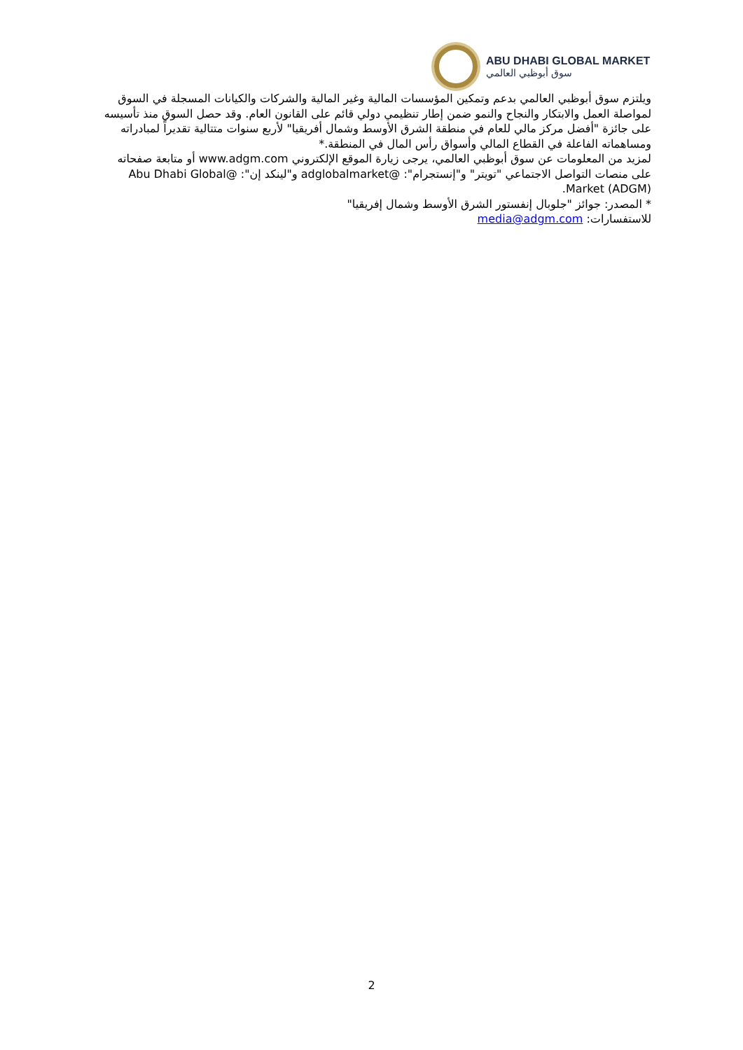ABU DHABI GLOBAL MARKET
سوق أبوظبي العالمي
ويلتزم سوق أبوظبي العالمي بدعم وتمكين المؤسسات المالية وغير المالية والشركات والكيانات المسجلة في السوق لمواصلة العمل والابتكار والنجاح والنمو ضمن إطار تنظيمي دولي قائم على القانون العام. وقد حصل السوق منذ تأسيسه على جائزة "أفضل مركز مالي للعام في منطقة الشرق الأوسط وشمال أفريقيا" لأربع سنوات متتالية تقديراً لمبادراته ومساهماته الفاعلة في القطاع المالي وأسواق رأس المال في المنطقة.*
لمزيد من المعلومات عن سوق أبوظبي العالمي، يرجى زيارة الموقع الإلكتروني www.adgm.com أو متابعة صفحاته على منصات التواصل الاجتماعي "تويتر" و"إنستجرام": @adglobalmarket و"لينكد إن": @Abu Dhabi Global Market (ADGM).
* المصدر: جوائز "جلوبال إنفستور الشرق الأوسط وشمال إفريقيا"
للاستفسارات: media@adgm.com
2